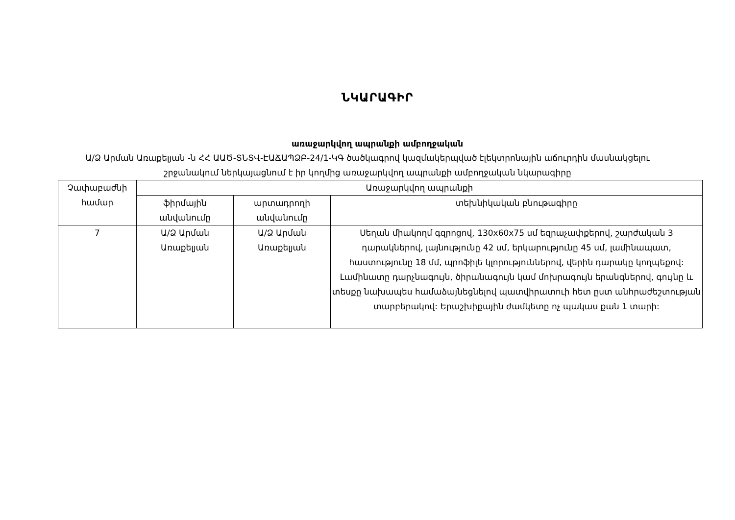ՆԿԱՐԱԳԻՐ
առաջարկվող ապրանքի ամբողջական
Ա/Ձ Արման Առաքելյան -ն ՀՀ ԱԱԾ-ՏՆՏՎ-ԷԱՃԱՊՁԲ-24/1-ԿԳ ծածկագրով կազմակերպված էլեկտրոնային աճուրդին մասնակցելու շրջանակում ներկայացնում է իր կողմից առաջարկվող ապրանքի ամբողջական նկարագիրը
| Չափաբաժնի համար | Առաջարկվող ապրանքի | | |
| --- | --- | --- | --- |
| | ֆիրմային անվանումը | արտադրողի անվանումը | տեխնիկական բնութագիրը |
| 7 | Ա/Ձ Արման Առաքելյան | Ա/Ձ Արման Առաքելյան | Սեղան միակողմ գզրոցով, 130x60x75 սմ եզրաչափքերով, շարժական 3 դարակներով, լայնությունը 42 սմ, երկարությունը 45 սմ, լամինապատ, հաստությունը 18 մմ, պրոֆիլե կլորություններով, վերին դարակը կողպեքով: Լամինատը դարչնագույն, ծիրանագույն կամ մոխրագույն երանգներով, գույնը և տեսքը նախապես համաձայնեցնելով պատվիրատուի հետ ըստ անհրաժեշտության տարբերակով: Երաշխիքային ժամկետը ոչ պակաս քան 1 տարի: |